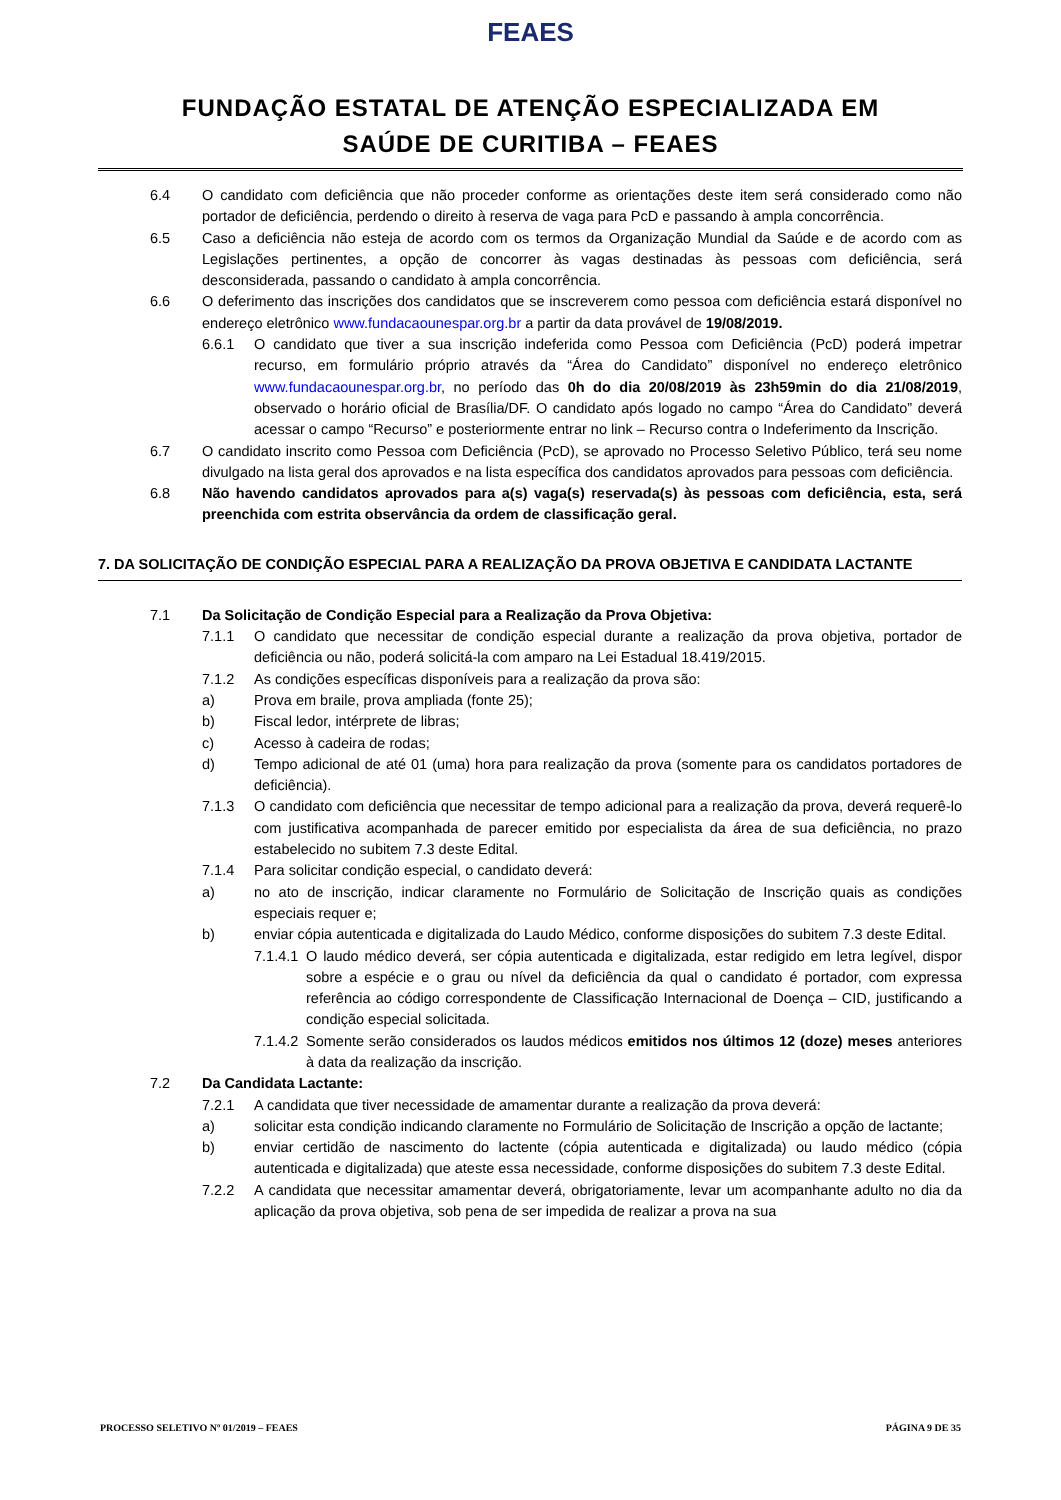FEAES
FUNDAÇÃO ESTATAL DE ATENÇÃO ESPECIALIZADA EM
SAÚDE DE CURITIBA – FEAES
6.4 O candidato com deficiência que não proceder conforme as orientações deste item será considerado como não portador de deficiência, perdendo o direito à reserva de vaga para PcD e passando à ampla concorrência.
6.5 Caso a deficiência não esteja de acordo com os termos da Organização Mundial da Saúde e de acordo com as Legislações pertinentes, a opção de concorrer às vagas destinadas às pessoas com deficiência, será desconsiderada, passando o candidato à ampla concorrência.
6.6 O deferimento das inscrições dos candidatos que se inscreverem como pessoa com deficiência estará disponível no endereço eletrônico www.fundacaounespar.org.br a partir da data provável de 19/08/2019.
6.6.1 O candidato que tiver a sua inscrição indeferida como Pessoa com Deficiência (PcD) poderá impetrar recurso, em formulário próprio através da “Área do Candidato” disponível no endereço eletrônico www.fundacaounespar.org.br, no período das 0h do dia 20/08/2019 às 23h59min do dia 21/08/2019, observado o horário oficial de Brasília/DF. O candidato após logado no campo “Área do Candidato” deverá acessar o campo “Recurso” e posteriormente entrar no link – Recurso contra o Indeferimento da Inscrição.
6.7 O candidato inscrito como Pessoa com Deficiência (PcD), se aprovado no Processo Seletivo Público, terá seu nome divulgado na lista geral dos aprovados e na lista específica dos candidatos aprovados para pessoas com deficiência.
6.8 Não havendo candidatos aprovados para a(s) vaga(s) reservada(s) às pessoas com deficiência, esta, será preenchida com estrita observância da ordem de classificação geral.
7. DA SOLICITAÇÃO DE CONDIÇÃO ESPECIAL PARA A REALIZAÇÃO DA PROVA OBJETIVA E CANDIDATA LACTANTE
7.1 Da Solicitação de Condição Especial para a Realização da Prova Objetiva:
7.1.1 O candidato que necessitar de condição especial durante a realização da prova objetiva, portador de deficiência ou não, poderá solicitá-la com amparo na Lei Estadual 18.419/2015.
7.1.2 As condições específicas disponíveis para a realização da prova são:
a) Prova em braile, prova ampliada (fonte 25);
b) Fiscal ledor, intérprete de libras;
c) Acesso à cadeira de rodas;
d) Tempo adicional de até 01 (uma) hora para realização da prova (somente para os candidatos portadores de deficiência).
7.1.3 O candidato com deficiência que necessitar de tempo adicional para a realização da prova, deverá requerê-lo com justificativa acompanhada de parecer emitido por especialista da área de sua deficiência, no prazo estabelecido no subitem 7.3 deste Edital.
7.1.4 Para solicitar condição especial, o candidato deverá:
a) no ato de inscrição, indicar claramente no Formulário de Solicitação de Inscrição quais as condições especiais requer e;
b) enviar cópia autenticada e digitalizada do Laudo Médico, conforme disposições do subitem 7.3 deste Edital.
7.1.4.1 O laudo médico deverá, ser cópia autenticada e digitalizada, estar redigido em letra legível, dispor sobre a espécie e o grau ou nível da deficiência da qual o candidato é portador, com expressa referência ao código correspondente de Classificação Internacional de Doença – CID, justificando a condição especial solicitada.
7.1.4.2 Somente serão considerados os laudos médicos emitidos nos últimos 12 (doze) meses anteriores à data da realização da inscrição.
7.2 Da Candidata Lactante:
7.2.1 A candidata que tiver necessidade de amamentar durante a realização da prova deverá:
a) solicitar esta condição indicando claramente no Formulário de Solicitação de Inscrição a opção de lactante;
b) enviar certidão de nascimento do lactente (cópia autenticada e digitalizada) ou laudo médico (cópia autenticada e digitalizada) que ateste essa necessidade, conforme disposições do subitem 7.3 deste Edital.
7.2.2 A candidata que necessitar amamentar deverá, obrigatoriamente, levar um acompanhante adulto no dia da aplicação da prova objetiva, sob pena de ser impedida de realizar a prova na sua
PROCESSO SELETIVO Nº 01/2019 – FEAES PÁGINA 9 DE 35